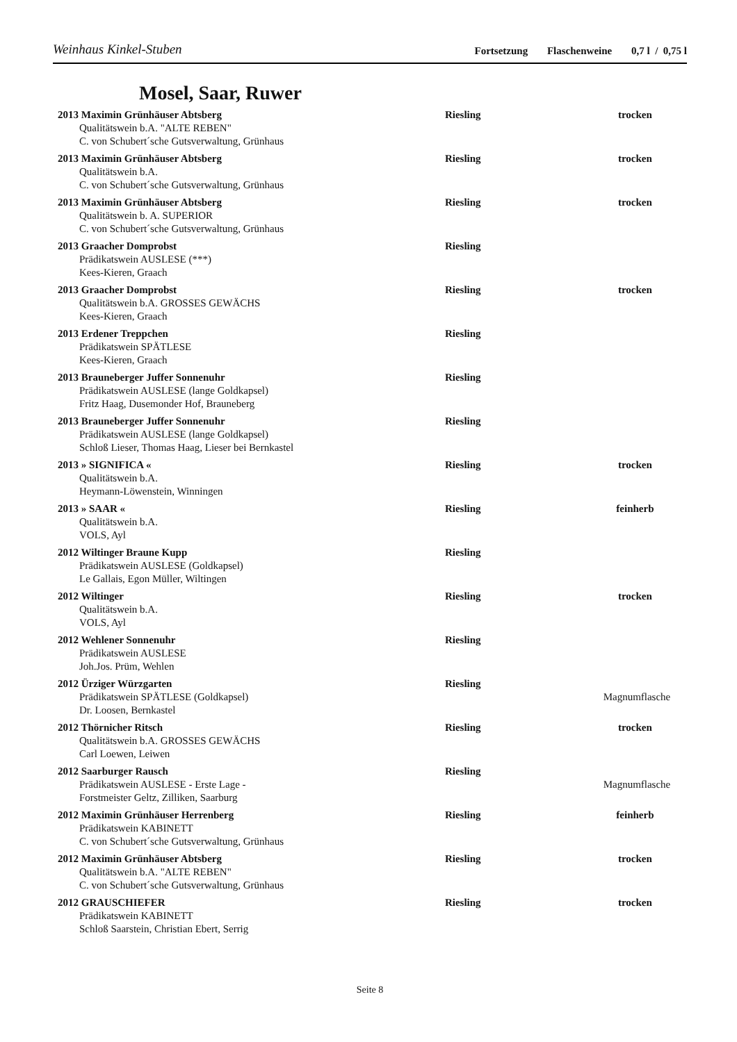Weinhaus Kinkel-Stuben Fortsetzung Flaschenweine 0,7 l / 0,75 l
Mosel, Saar, Ruwer
2013 Maximin Grünhäuser Abtsberg Riesling trocken
Qualitätswein b.A. "ALTE REBEN"
C. von Schubert´sche Gutsverwaltung, Grünhaus
2013 Maximin Grünhäuser Abtsberg Riesling trocken
Qualitätswein b.A.
C. von Schubert´sche Gutsverwaltung, Grünhaus
2013 Maximin Grünhäuser Abtsberg Riesling trocken
Qualitätswein b. A. SUPERIOR
C. von Schubert´sche Gutsverwaltung, Grünhaus
2013 Graacher Domprobst Riesling
Prädikatswein AUSLESE (***)
Kees-Kieren, Graach
2013 Graacher Domprobst Riesling trocken
Qualitätswein b.A. GROSSES GEWÄCHS
Kees-Kieren, Graach
2013 Erdener Treppchen Riesling
Prädikatswein SPÄTLESE
Kees-Kieren, Graach
2013 Brauneberger Juffer Sonnenuhr Riesling
Prädikatswein AUSLESE (lange Goldkapsel)
Fritz Haag, Dusemonder Hof, Brauneberg
2013 Brauneberger Juffer Sonnenuhr Riesling
Prädikatswein AUSLESE (lange Goldkapsel)
Schloß Lieser, Thomas Haag, Lieser bei Bernkastel
2013 » SIGNIFICA « Riesling trocken
Qualitätswein b.A.
Heymann-Löwenstein, Winningen
2013 » SAAR « Riesling feinherb
Qualitätswein b.A.
VOLS, Ayl
2012 Wiltinger Braune Kupp Riesling
Prädikatswein AUSLESE (Goldkapsel)
Le Gallais, Egon Müller, Wiltingen
2012 Wiltinger Riesling trocken
Qualitätswein b.A.
VOLS, Ayl
2012 Wehlener Sonnenuhr Riesling
Prädikatswein AUSLESE
Joh.Jos. Prüm, Wehlen
2012 Ürziger Würzgarten Riesling
Prädikatswein SPÄTLESE (Goldkapsel) Magnumflasche
Dr. Loosen, Bernkastel
2012 Thörnicher Ritsch Riesling trocken
Qualitätswein b.A. GROSSES GEWÄCHS
Carl Loewen, Leiwen
2012 Saarburger Rausch Riesling
Prädikatswein AUSLESE - Erste Lage - Magnumflasche
Forstmeister Geltz, Zilliken, Saarburg
2012 Maximin Grünhäuser Herrenberg Riesling feinherb
Prädikatswein KABINETT
C. von Schubert´sche Gutsverwaltung, Grünhaus
2012 Maximin Grünhäuser Abtsberg Riesling trocken
Qualitätswein b.A. "ALTE REBEN"
C. von Schubert´sche Gutsverwaltung, Grünhaus
2012 GRAUSCHIEFER Riesling trocken
Prädikatswein KABINETT
Schloß Saarstein, Christian Ebert, Serrig
Seite 8